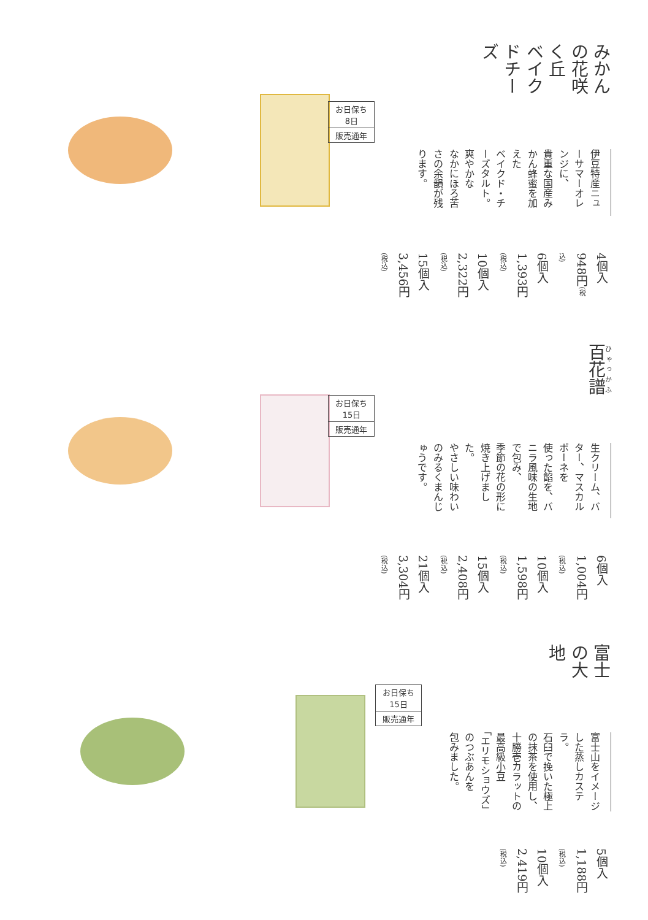みかんの花咲く丘
ベイクドチーズ
お日保ち
8日
販売通年
伊豆特産ニューサマーオレンジに、
貴重な国産みかん蜂蜜を加えた
ベイクド・チーズタルト。爽やかな
なかにほろ苦さの余韻が残ります。
4個入　948円(税込)
6個入　1,393円(税込)
10個入　2,322円(税込)
15個入　3,456円(税込)
百花譜
お日保ち
15日
販売通年
生クリーム、バター、マスカルポーネを
使った餡を、バニラ風味の生地で包み、
季節の花の形に焼き上げました。
やさしい味わいのみるくまんじゅうです。
6個入　1,004円(税込)
10個入　1,598円(税込)
15個入　2,408円(税込)
21個入　3,304円(税込)
富士の大地
お日保ち
15日
販売通年
富士山をイメージした蒸しカステラ。
石臼で挽いた極上の抹茶を使用し、
十勝壱カラットの最高級小豆
「エリモショウズ」のつぶあんを
包みました。
5個入　1,188円(税込)
10個入　2,419円(税込)